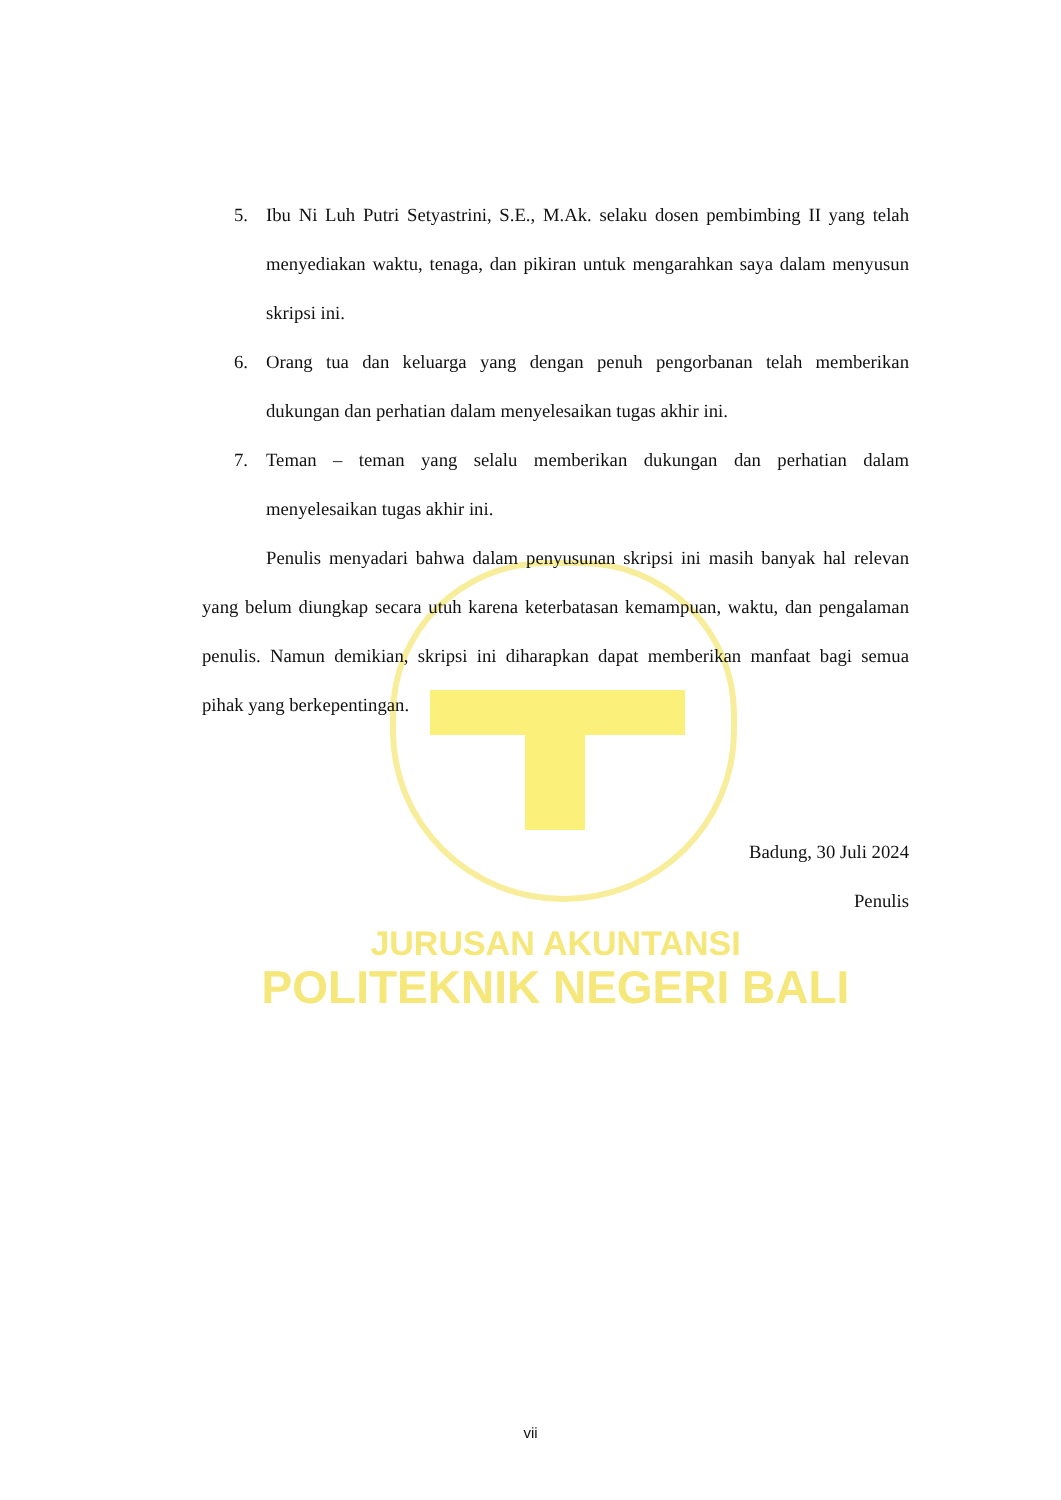5. Ibu Ni Luh Putri Setyastrini, S.E., M.Ak. selaku dosen pembimbing II yang telah menyediakan waktu, tenaga, dan pikiran untuk mengarahkan saya dalam menyusun skripsi ini.
6. Orang tua dan keluarga yang dengan penuh pengorbanan telah memberikan dukungan dan perhatian dalam menyelesaikan tugas akhir ini.
7. Teman – teman yang selalu memberikan dukungan dan perhatian dalam menyelesaikan tugas akhir ini.
Penulis menyadari bahwa dalam penyusunan skripsi ini masih banyak hal relevan yang belum diungkap secara utuh karena keterbatasan kemampuan, waktu, dan pengalaman penulis. Namun demikian, skripsi ini diharapkan dapat memberikan manfaat bagi semua pihak yang berkepentingan.
Badung, 30 Juli 2024
Penulis
JURUSAN AKUNTANSI
POLITEKNIK NEGERI BALI
vii